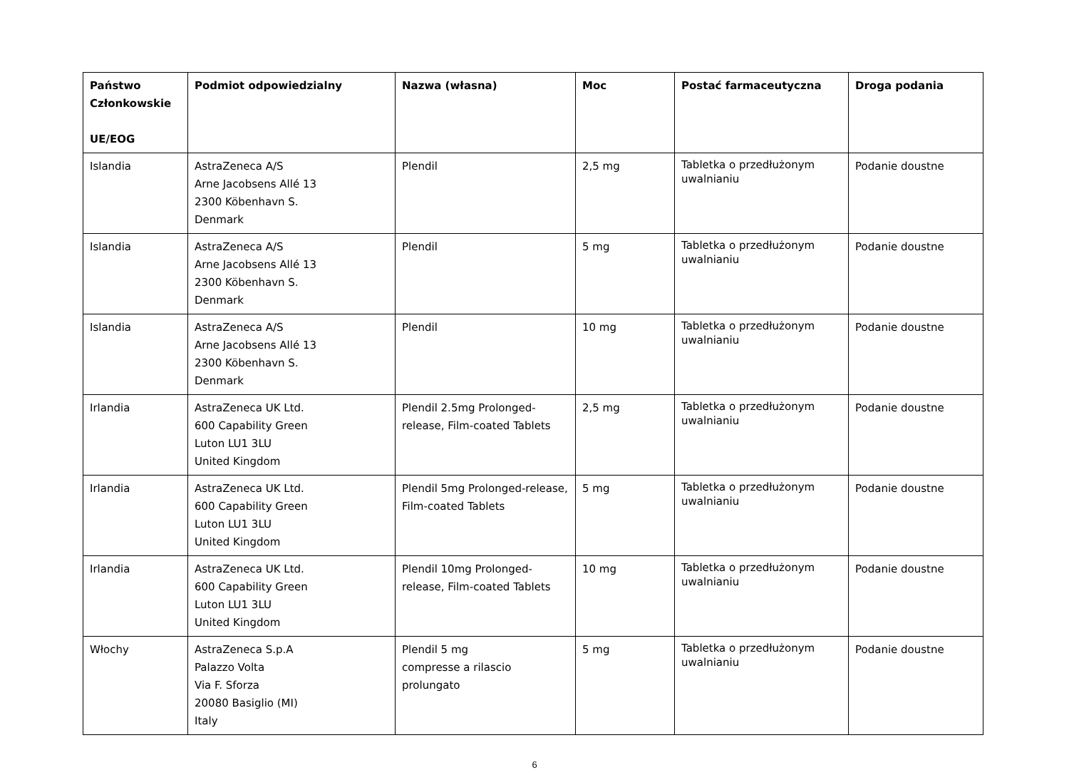| Państwo Członkowskie UE/EOG | Podmiot odpowiedzialny | Nazwa (własna) | Moc | Postać farmaceutyczna | Droga podania |
| --- | --- | --- | --- | --- | --- |
| Islandia | AstraZeneca A/S Arne Jacobsens Allé 13 2300 Köbenhavn S. Denmark | Plendil | 2,5 mg | Tabletka o przedłużonym uwalnianiu | Podanie doustne |
| Islandia | AstraZeneca A/S Arne Jacobsens Allé 13 2300 Köbenhavn S. Denmark | Plendil | 5 mg | Tabletka o przedłużonym uwalnianiu | Podanie doustne |
| Islandia | AstraZeneca A/S Arne Jacobsens Allé 13 2300 Köbenhavn S. Denmark | Plendil | 10 mg | Tabletka o przedłużonym uwalnianiu | Podanie doustne |
| Irlandia | AstraZeneca UK Ltd. 600 Capability Green Luton LU1 3LU United Kingdom | Plendil 2.5mg Prolonged-release, Film-coated Tablets | 2,5 mg | Tabletka o przedłużonym uwalnianiu | Podanie doustne |
| Irlandia | AstraZeneca UK Ltd. 600 Capability Green Luton LU1 3LU United Kingdom | Plendil 5mg Prolonged-release, Film-coated Tablets | 5 mg | Tabletka o przedłużonym uwalnianiu | Podanie doustne |
| Irlandia | AstraZeneca UK Ltd. 600 Capability Green Luton LU1 3LU United Kingdom | Plendil 10mg Prolonged-release, Film-coated Tablets | 10 mg | Tabletka o przedłużonym uwalnianiu | Podanie doustne |
| Włochy | AstraZeneca S.p.A Palazzo Volta Via F. Sforza 20080 Basiglio (MI) Italy | Plendil 5 mg compresse a rilascio prolungato | 5 mg | Tabletka o przedłużonym uwalnianiu | Podanie doustne |
6